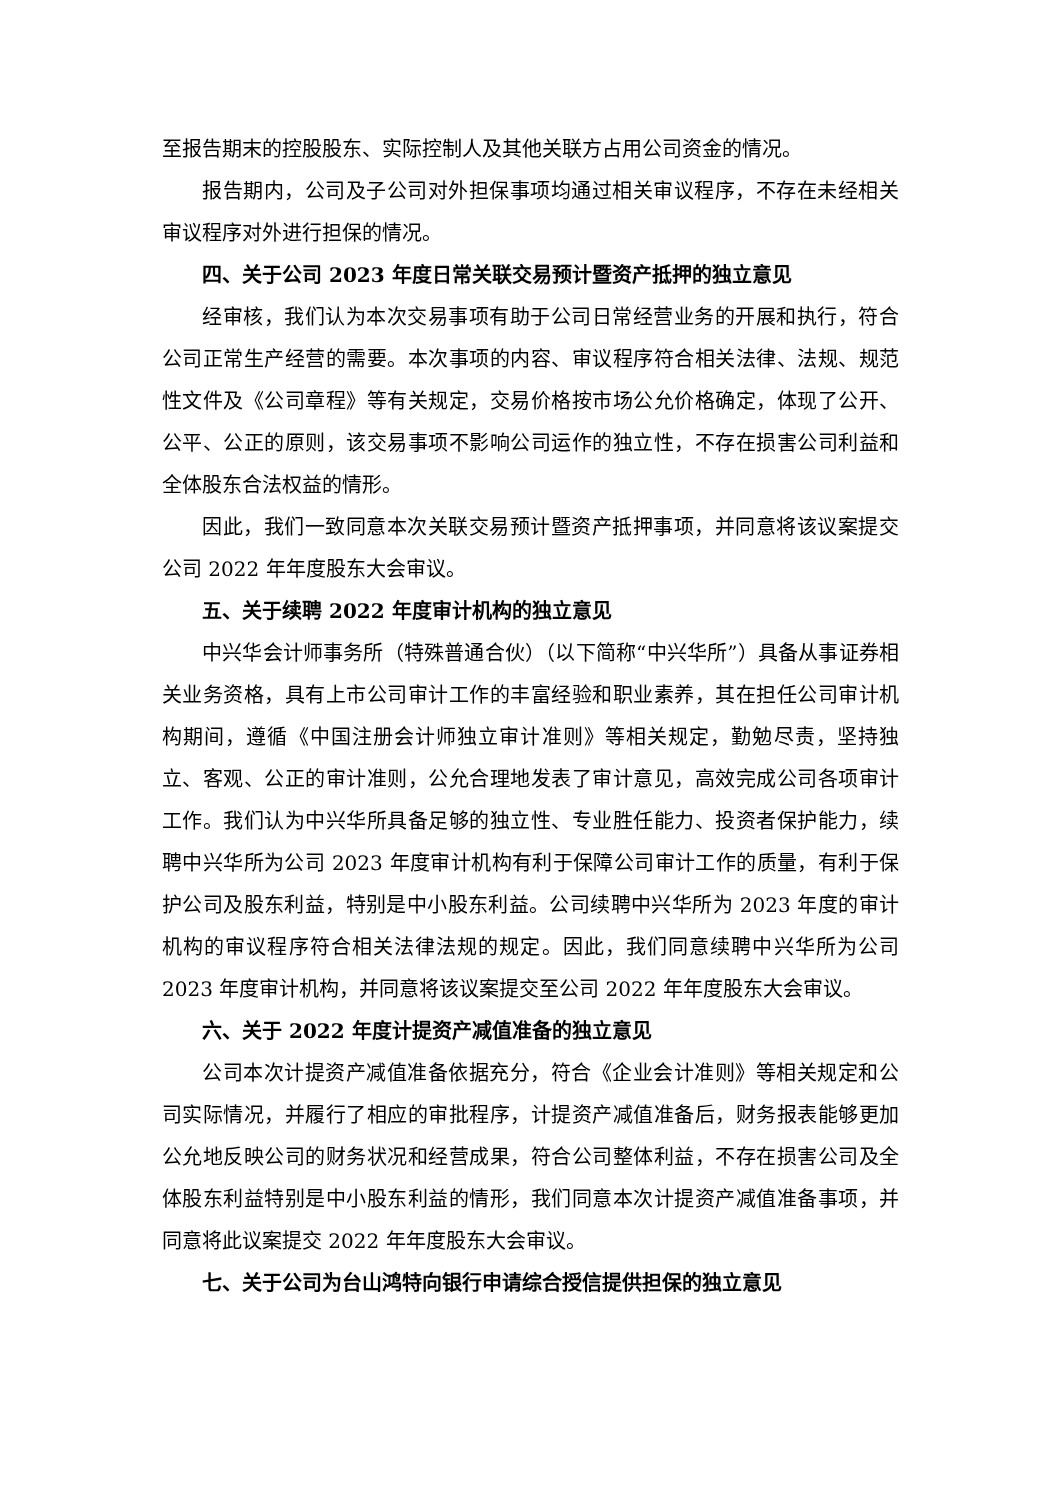至报告期末的控股股东、实际控制人及其他关联方占用公司资金的情况。
报告期内，公司及子公司对外担保事项均通过相关审议程序，不存在未经相关审议程序对外进行担保的情况。
四、关于公司 2023 年度日常关联交易预计暨资产抵押的独立意见
经审核，我们认为本次交易事项有助于公司日常经营业务的开展和执行，符合公司正常生产经营的需要。本次事项的内容、审议程序符合相关法律、法规、规范性文件及《公司章程》等有关规定，交易价格按市场公允价格确定，体现了公开、公平、公正的原则，该交易事项不影响公司运作的独立性，不存在损害公司利益和全体股东合法权益的情形。
因此，我们一致同意本次关联交易预计暨资产抵押事项，并同意将该议案提交公司 2022 年年度股东大会审议。
五、关于续聘 2022 年度审计机构的独立意见
中兴华会计师事务所（特殊普通合伙）（以下简称“中兴华所”）具备从事证券相关业务资格，具有上市公司审计工作的丰富经验和职业素养，其在担任公司审计机构期间，遵循《中国注册会计师独立审计准则》等相关规定，勤勉尽责，坚持独立、客观、公正的审计准则，公允合理地发表了审计意见，高效完成公司各项审计工作。我们认为中兴华所具备足够的独立性、专业胜任能力、投资者保护能力，续聘中兴华所为公司 2023 年度审计机构有利于保障公司审计工作的质量，有利于保护公司及股东利益，特别是中小股东利益。公司续聘中兴华所为 2023 年度的审计机构的审议程序符合相关法律法规的规定。因此，我们同意续聘中兴华所为公司 2023 年度审计机构，并同意将该议案提交至公司 2022 年年度股东大会审议。
六、关于 2022 年度计提资产减值准备的独立意见
公司本次计提资产减值准备依据充分，符合《企业会计准则》等相关规定和公司实际情况，并履行了相应的审批程序，计提资产减值准备后，财务报表能够更加公允地反映公司的财务状况和经营成果，符合公司整体利益，不存在损害公司及全体股东利益特别是中小股东利益的情形，我们同意本次计提资产减值准备事项，并同意将此议案提交 2022 年年度股东大会审议。
七、关于公司为台山鸿特向银行申请综合授信提供担保的独立意见